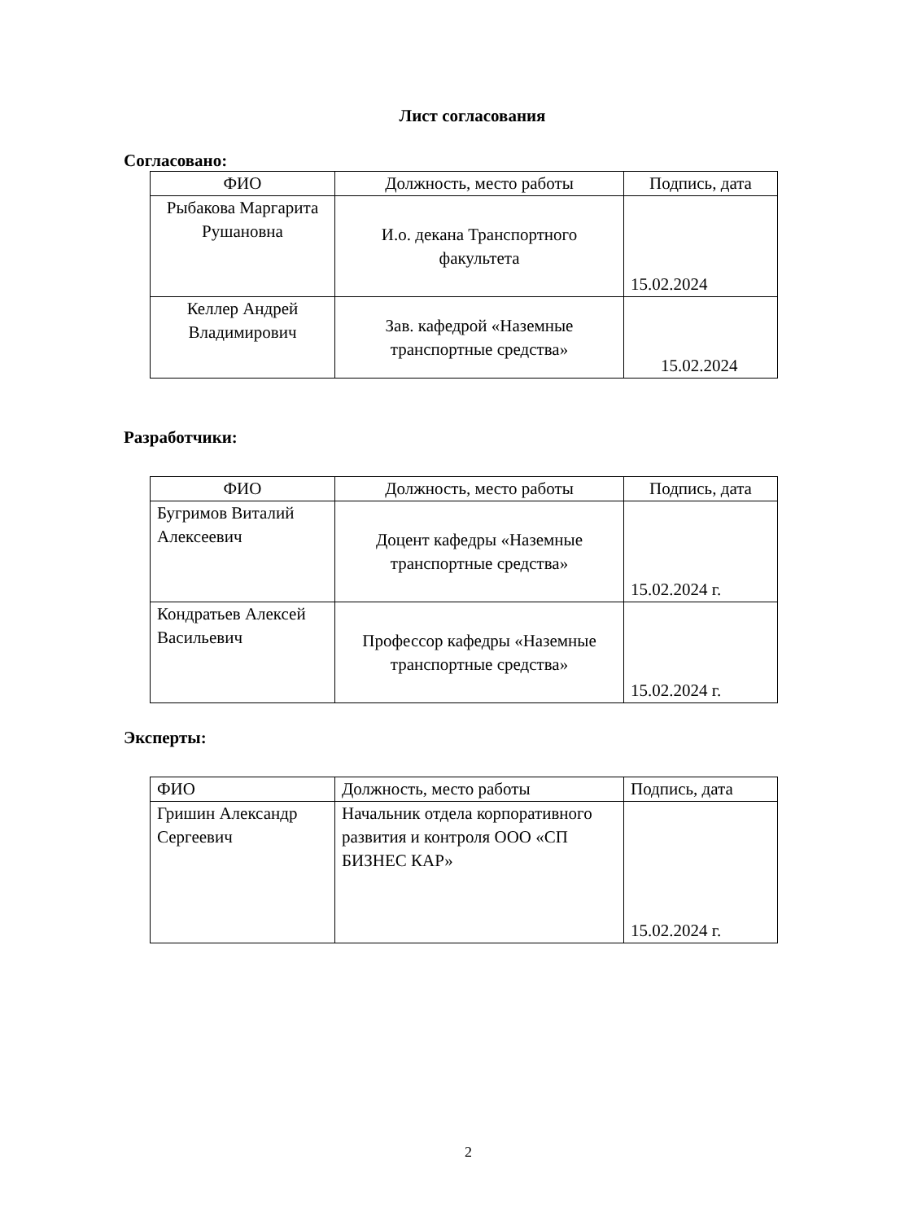Лист согласования
Согласовано:
| ФИО | Должность, место работы | Подпись, дата |
| Рыбакова Маргарита Рушановна | И.о. декана Транспортного факультета | 15.02.2024 |
| Келлер Андрей Владимирович | Зав. кафедрой «Наземные транспортные средства» | 15.02.2024 |
Разработчики:
| ФИО | Должность, место работы | Подпись, дата |
| Бугримов Виталий Алексеевич | Доцент кафедры «Наземные транспортные средства» | 15.02.2024 г. |
| Кондратьев Алексей Васильевич | Профессор кафедры «Наземные транспортные средства» | 15.02.2024 г. |
Эксперты:
| ФИО | Должность, место работы | Подпись, дата |
| Гришин Александр Сергеевич | Начальник отдела корпоративного развития и контроля ООО «СП БИЗНЕС КАР» | 15.02.2024 г. |
2